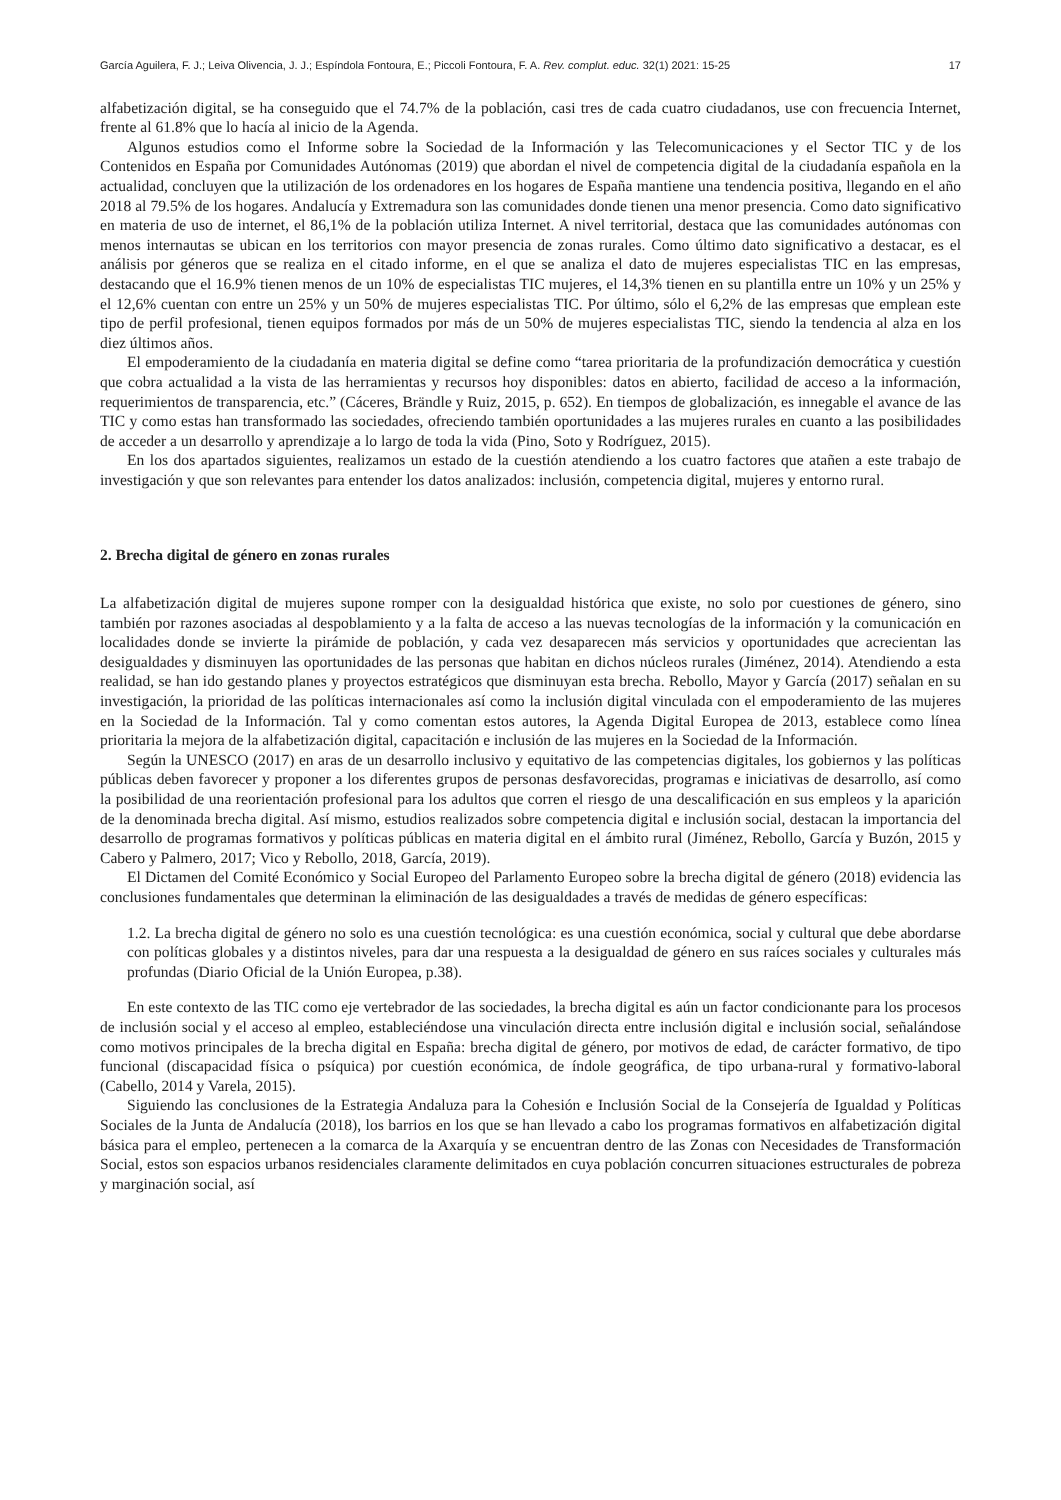García Aguilera, F. J.; Leiva Olivencia, J. J.; Espíndola Fontoura, E.; Piccoli Fontoura, F. A. Rev. complut. educ. 32(1) 2021: 15-25 17
alfabetización digital, se ha conseguido que el 74.7% de la población, casi tres de cada cuatro ciudadanos, use con frecuencia Internet, frente al 61.8% que lo hacía al inicio de la Agenda.
Algunos estudios como el Informe sobre la Sociedad de la Información y las Telecomunicaciones y el Sector TIC y de los Contenidos en España por Comunidades Autónomas (2019) que abordan el nivel de competencia digital de la ciudadanía española en la actualidad, concluyen que la utilización de los ordenadores en los hogares de España mantiene una tendencia positiva, llegando en el año 2018 al 79.5% de los hogares. Andalucía y Extremadura son las comunidades donde tienen una menor presencia. Como dato significativo en materia de uso de internet, el 86,1% de la población utiliza Internet. A nivel territorial, destaca que las comunidades autónomas con menos internautas se ubican en los territorios con mayor presencia de zonas rurales. Como último dato significativo a destacar, es el análisis por géneros que se realiza en el citado informe, en el que se analiza el dato de mujeres especialistas TIC en las empresas, destacando que el 16.9% tienen menos de un 10% de especialistas TIC mujeres, el 14,3% tienen en su plantilla entre un 10% y un 25% y el 12,6% cuentan con entre un 25% y un 50% de mujeres especialistas TIC. Por último, sólo el 6,2% de las empresas que emplean este tipo de perfil profesional, tienen equipos formados por más de un 50% de mujeres especialistas TIC, siendo la tendencia al alza en los diez últimos años.
El empoderamiento de la ciudadanía en materia digital se define como “tarea prioritaria de la profundización democrática y cuestión que cobra actualidad a la vista de las herramientas y recursos hoy disponibles: datos en abierto, facilidad de acceso a la información, requerimientos de transparencia, etc.” (Cáceres, Brändle y Ruiz, 2015, p. 652). En tiempos de globalización, es innegable el avance de las TIC y como estas han transformado las sociedades, ofreciendo también oportunidades a las mujeres rurales en cuanto a las posibilidades de acceder a un desarrollo y aprendizaje a lo largo de toda la vida (Pino, Soto y Rodríguez, 2015).
En los dos apartados siguientes, realizamos un estado de la cuestión atendiendo a los cuatro factores que atañen a este trabajo de investigación y que son relevantes para entender los datos analizados: inclusión, competencia digital, mujeres y entorno rural.
2. Brecha digital de género en zonas rurales
La alfabetización digital de mujeres supone romper con la desigualdad histórica que existe, no solo por cuestiones de género, sino también por razones asociadas al despoblamiento y a la falta de acceso a las nuevas tecnologías de la información y la comunicación en localidades donde se invierte la pirámide de población, y cada vez desaparecen más servicios y oportunidades que acrecientan las desigualdades y disminuyen las oportunidades de las personas que habitan en dichos núcleos rurales (Jiménez, 2014). Atendiendo a esta realidad, se han ido gestando planes y proyectos estratégicos que disminuyan esta brecha. Rebollo, Mayor y García (2017) señalan en su investigación, la prioridad de las políticas internacionales así como la inclusión digital vinculada con el empoderamiento de las mujeres en la Sociedad de la Información. Tal y como comentan estos autores, la Agenda Digital Europea de 2013, establece como línea prioritaria la mejora de la alfabetización digital, capacitación e inclusión de las mujeres en la Sociedad de la Información.
Según la UNESCO (2017) en aras de un desarrollo inclusivo y equitativo de las competencias digitales, los gobiernos y las políticas públicas deben favorecer y proponer a los diferentes grupos de personas desfavorecidas, programas e iniciativas de desarrollo, así como la posibilidad de una reorientación profesional para los adultos que corren el riesgo de una descalificación en sus empleos y la aparición de la denominada brecha digital. Así mismo, estudios realizados sobre competencia digital e inclusión social, destacan la importancia del desarrollo de programas formativos y políticas públicas en materia digital en el ámbito rural (Jiménez, Rebollo, García y Buzón, 2015 y Cabero y Palmero, 2017; Vico y Rebollo, 2018, García, 2019).
El Dictamen del Comité Económico y Social Europeo del Parlamento Europeo sobre la brecha digital de género (2018) evidencia las conclusiones fundamentales que determinan la eliminación de las desigualdades a través de medidas de género específicas:
1.2. La brecha digital de género no solo es una cuestión tecnológica: es una cuestión económica, social y cultural que debe abordarse con políticas globales y a distintos niveles, para dar una respuesta a la desigualdad de género en sus raíces sociales y culturales más profundas (Diario Oficial de la Unión Europea, p.38).
En este contexto de las TIC como eje vertebrador de las sociedades, la brecha digital es aún un factor condicionante para los procesos de inclusión social y el acceso al empleo, estableciéndose una vinculación directa entre inclusión digital e inclusión social, señalándose como motivos principales de la brecha digital en España: brecha digital de género, por motivos de edad, de carácter formativo, de tipo funcional (discapacidad física o psíquica) por cuestión económica, de índole geográfica, de tipo urbana-rural y formativo-laboral (Cabello, 2014 y Varela, 2015).
Siguiendo las conclusiones de la Estrategia Andaluza para la Cohesión e Inclusión Social de la Consejería de Igualdad y Políticas Sociales de la Junta de Andalucía (2018), los barrios en los que se han llevado a cabo los programas formativos en alfabetización digital básica para el empleo, pertenecen a la comarca de la Axarquía y se encuentran dentro de las Zonas con Necesidades de Transformación Social, estos son espacios urbanos residenciales claramente delimitados en cuya población concurren situaciones estructurales de pobreza y marginación social, así